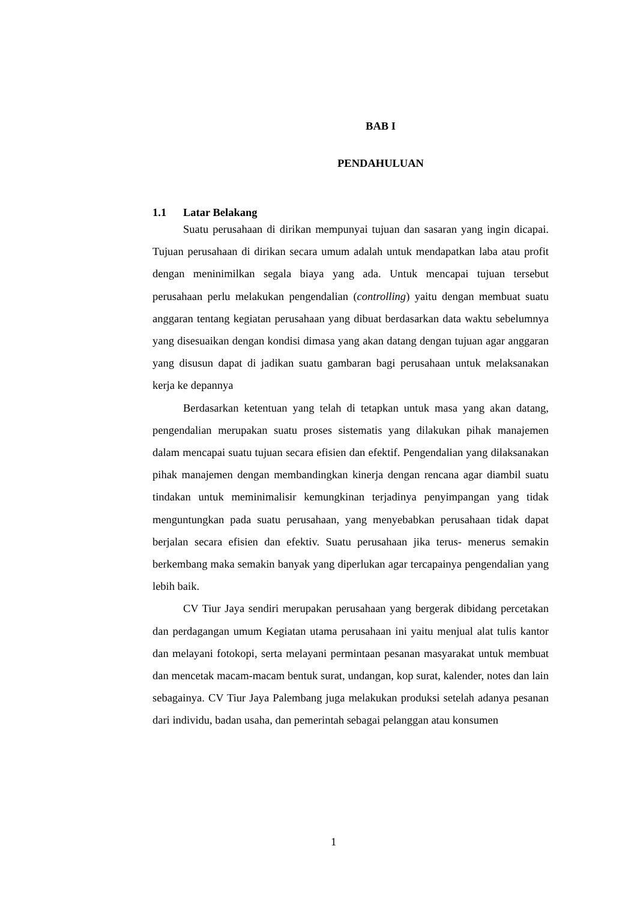BAB I
PENDAHULUAN
1.1 Latar Belakang
Suatu perusahaan di dirikan mempunyai tujuan dan sasaran yang ingin dicapai. Tujuan perusahaan di dirikan secara umum adalah untuk mendapatkan laba atau profit dengan meninimilkan segala biaya yang ada. Untuk mencapai tujuan tersebut perusahaan perlu melakukan pengendalian (controlling) yaitu dengan membuat suatu anggaran tentang kegiatan perusahaan yang dibuat berdasarkan data waktu sebelumnya yang disesuaikan dengan kondisi dimasa yang akan datang dengan tujuan agar anggaran yang disusun dapat di jadikan suatu gambaran bagi perusahaan untuk melaksanakan kerja ke depannya
Berdasarkan ketentuan yang telah di tetapkan untuk masa yang akan datang, pengendalian merupakan suatu proses sistematis yang dilakukan pihak manajemen dalam mencapai suatu tujuan secara efisien dan efektif. Pengendalian yang dilaksanakan pihak manajemen dengan membandingkan kinerja dengan rencana agar diambil suatu tindakan untuk meminimalisir kemungkinan terjadinya penyimpangan yang tidak menguntungkan pada suatu perusahaan, yang menyebabkan perusahaan tidak dapat berjalan secara efisien dan efektiv. Suatu perusahaan jika terus- menerus semakin berkembang maka semakin banyak yang diperlukan agar tercapainya pengendalian yang lebih baik.
CV Tiur Jaya sendiri merupakan perusahaan yang bergerak dibidang percetakan dan perdagangan umum Kegiatan utama perusahaan ini yaitu menjual alat tulis kantor dan melayani fotokopi, serta melayani permintaan pesanan masyarakat untuk membuat dan mencetak macam-macam bentuk surat, undangan, kop surat, kalender, notes dan lain sebagainya. CV Tiur Jaya Palembang juga melakukan produksi setelah adanya pesanan dari individu, badan usaha, dan pemerintah sebagai pelanggan atau konsumen
1